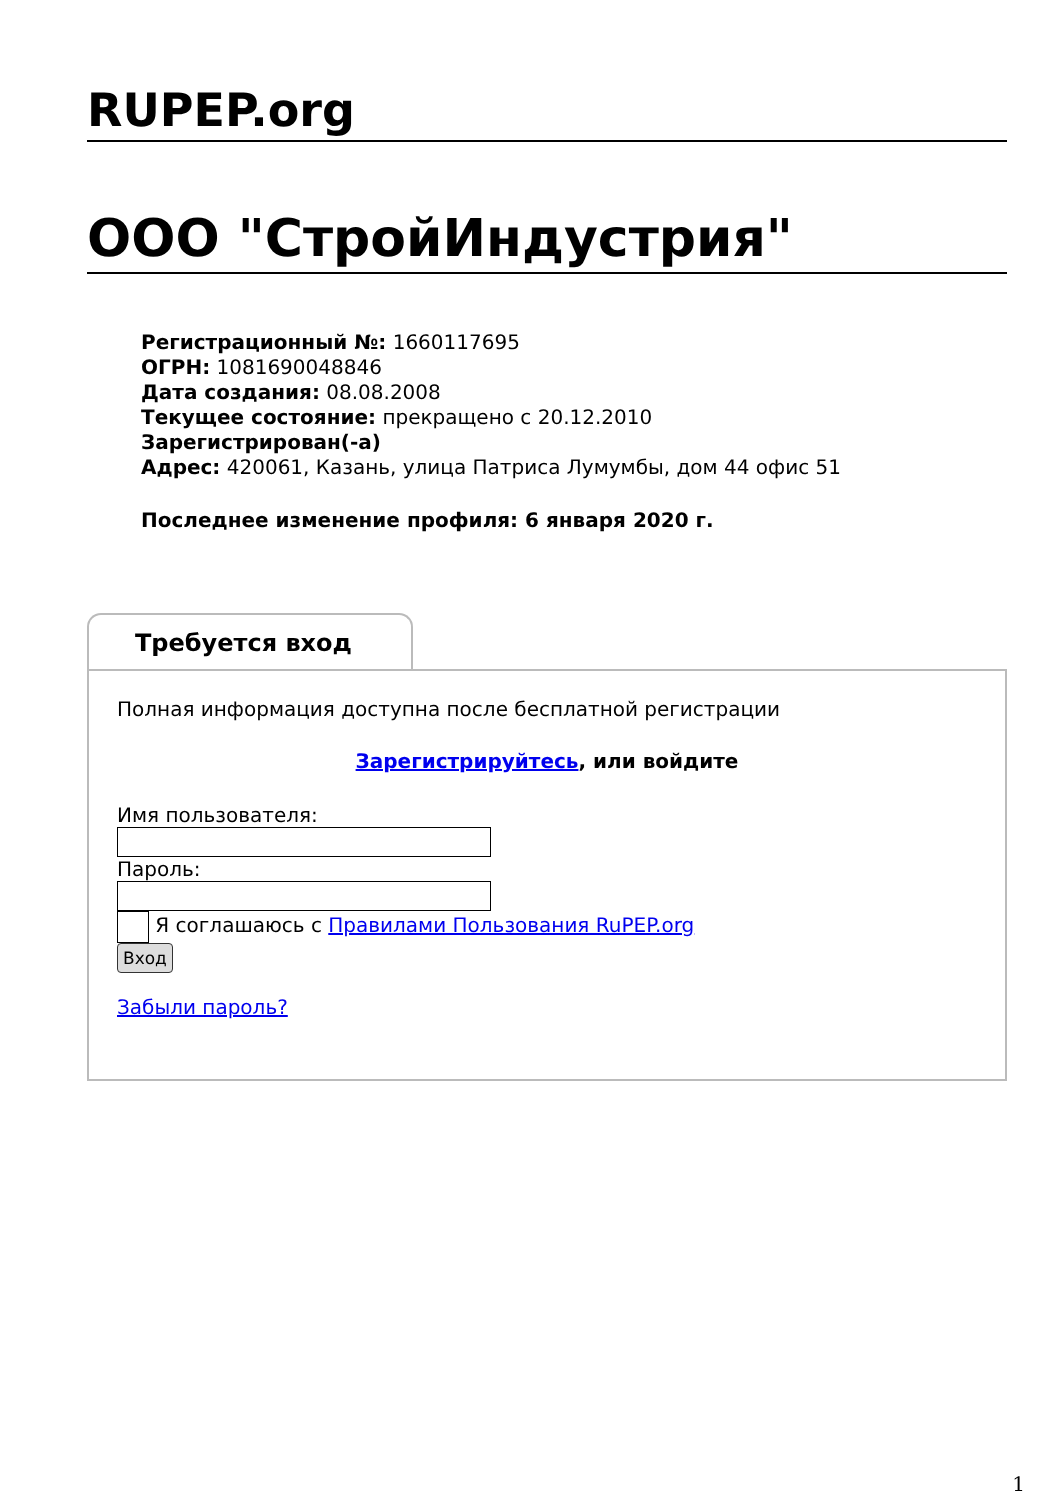RUPEP.org
ООО "СтройИндустрия"
Регистрационный №: 1660117695
ОГРН: 1081690048846
Дата создания: 08.08.2008
Текущее состояние: прекращено с 20.12.2010
Зарегистрирован(-а)
Адрес: 420061, Казань, улица Патриса Лумумбы, дом 44 офис 51
Последнее изменение профиля: 6 января 2020 г.
Требуется вход
Полная информация доступна после бесплатной регистрации
Зарегистрируйтесь, или войдите
Имя пользователя:
Пароль:
Я соглашаюсь с Правилами Пользования RuPEP.org
Вход
Забыли пароль?
1